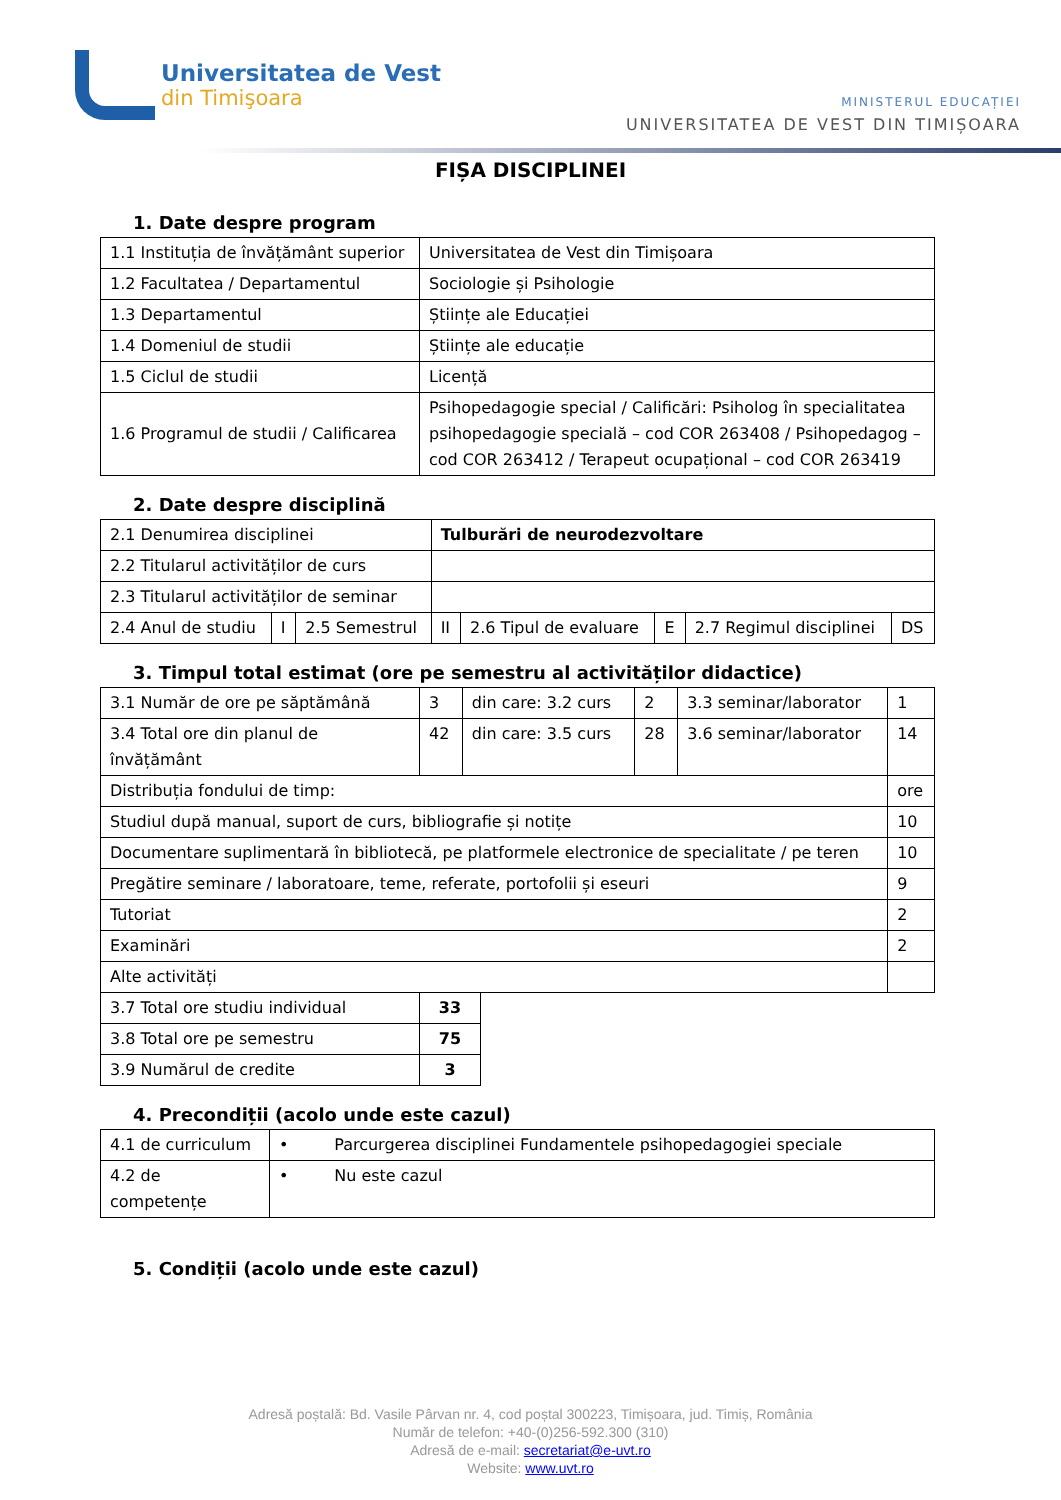Universitatea de Vest
din Timişoara
MINISTERUL EDUCAȚIEI
UNIVERSITATEA DE VEST DIN TIMIȘOARA
FIȘA DISCIPLINEI
1. Date despre program
| 1.1 Instituția de învățământ superior | Universitatea de Vest din Timișoara |
| 1.2 Facultatea / Departamentul | Sociologie și Psihologie |
| 1.3 Departamentul | Științe ale Educației |
| 1.4 Domeniul de studii | Științe ale educație |
| 1.5 Ciclul de studii | Licență |
| 1.6 Programul de studii / Calificarea | Psihopedagogie special / Calificări: Psiholog în specialitatea psihopedagogie specială – cod COR 263408 / Psihopedagog – cod COR 263412 / Terapeut ocupațional – cod COR 263419 |
2. Date despre disciplină
| 2.1 Denumirea disciplinei | | | Tulburări de neurodezvoltare | | | | |
| 2.2 Titularul activităților de curs | | | | | | | |
| 2.3 Titularul activităților de seminar | | | | | | | |
| 2.4 Anul de studiu | I | 2.5 Semestrul | II | 2.6 Tipul de evaluare | E | 2.7 Regimul disciplinei | DS |
3. Timpul total estimat (ore pe semestru al activităților didactice)
| 3.1 Număr de ore pe săptămână | 3 | din care: 3.2 curs | 2 | 3.3 seminar/laborator | 1 |
| 3.4 Total ore din planul de învățământ | 42 | din care: 3.5 curs | 28 | 3.6 seminar/laborator | 14 |
| Distribuția fondului de timp: | | | | | ore |
| Studiul după manual, suport de curs, bibliografie și notițe | | | | | 10 |
| Documentare suplimentară în bibliotecă, pe platformele electronice de specialitate / pe teren | | | | | 10 |
| Pregătire seminare / laboratoare, teme, referate, portofolii și eseuri | | | | | 9 |
| Tutoriat | | | | | 2 |
| Examinări | | | | | 2 |
| Alte activități | | | | | |
| 3.7 Total ore studiu individual | 33 |
| 3.8 Total ore pe semestru | 75 |
| 3.9 Numărul de credite | 3 |
4. Precondiții (acolo unde este cazul)
| 4.1 de curriculum | • Parcurgerea disciplinei Fundamentele psihopedagogiei speciale |
| 4.2 de competențe | • Nu este cazul |
5. Condiții (acolo unde este cazul)
Adresă poștală: Bd. Vasile Pârvan nr. 4, cod poștal 300223, Timișoara, jud. Timiș, România
Număr de telefon: +40-(0)256-592.300 (310)
Adresă de e-mail: secretariat@e-uvt.ro
Website: www.uvt.ro